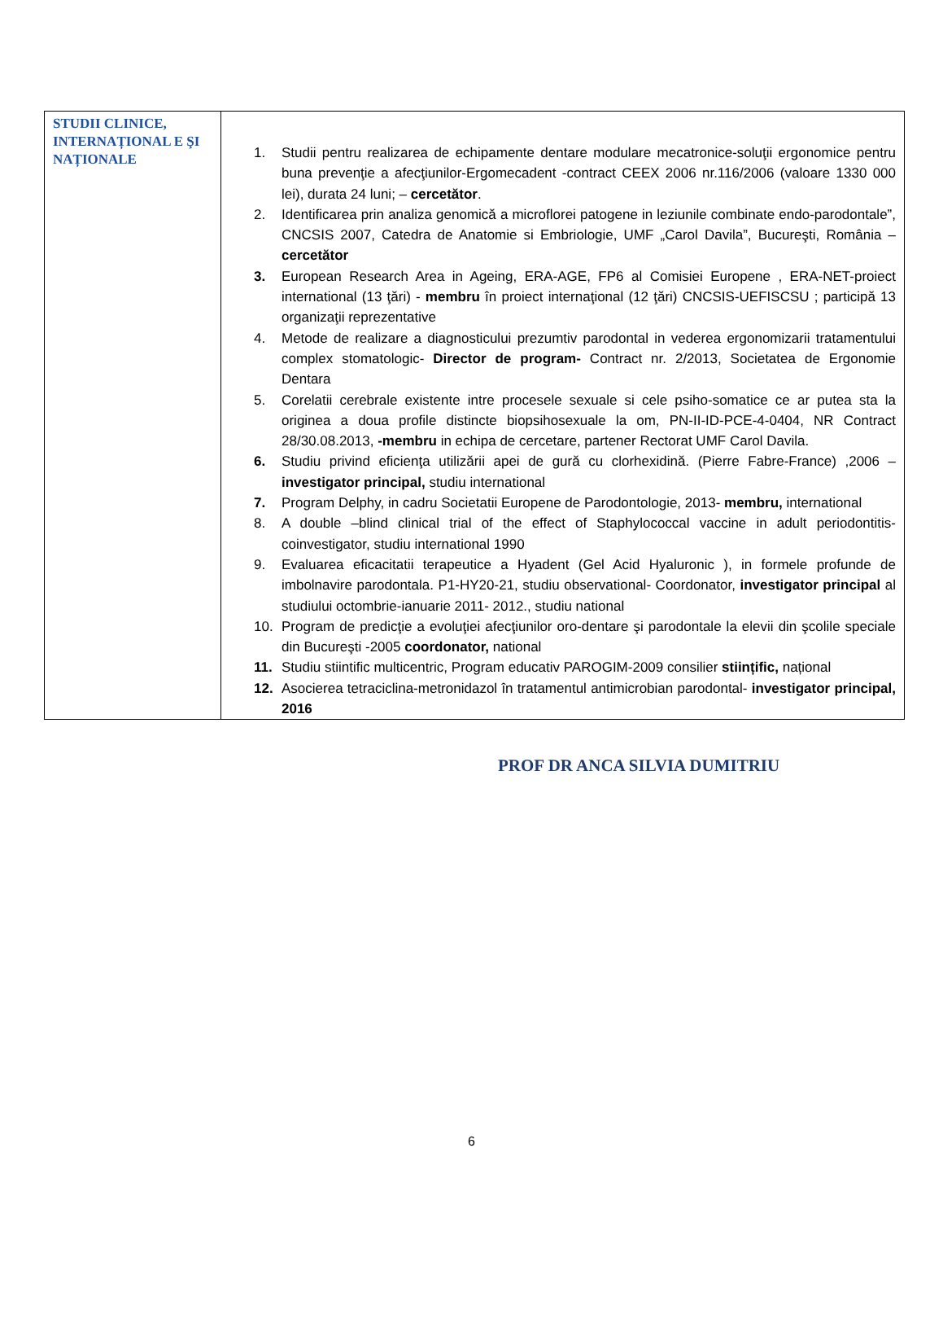| STUDII CLINICE, INTERNAȚIONAL E ŞI NAȚIONALE | 1. Studii pentru realizarea de echipamente dentare modulare mecatronice-soluţii ergonomice pentru buna prevenţie a afecţiunilor-Ergomecadent -contract CEEX 2006 nr.116/2006 (valoare 1330 000 lei), durata 24 luni; – cercetător . 2. Identificarea prin analiza genomică a microflorei patogene in leziunile combinate endo-parodontale”, CNCSIS 2007, Catedra de Anatomie si Embriologie, UMF „Carol Davila”, Bucureşti, România – cercetător 3. European Research Area in Ageing, ERA-AGE, FP6 al Comisiei Europene , ERA-NET-proiect international (13 ţări) - membru în proiect internaţional (12 ţări) CNCSIS-UEFISCSU ; participă 13 organizaţii reprezentative 4. Metode de realizare a diagnosticului prezumtiv parodontal in vederea ergonomizarii tratamentului complex stomatologic- Director de program- Contract nr. 2/2013, Societatea de Ergonomie Dentara 5. Corelatii cerebrale existente intre procesele sexuale si cele psiho-somatice ce ar putea sta la originea a doua profile distincte biopsihosexuale la om, PN-II-ID-PCE-4-0404, NR Contract 28/30.08.2013, -membru in echipa de cercetare, partener Rectorat UMF Carol Davila. 6. Studiu privind eficienţa utilizării apei de gură cu clorhexidină. (Pierre Fabre-France) ,2006 – investigator principal, studiu international 7. Program Delphy, in cadru Societatii Europene de Parodontologie, 2013- membru, international 8. A double –blind clinical trial of the effect of Staphylococcal vaccine in adult periodontitis-coinvestigator, studiu international 1990 9. Evaluarea eficacitatii terapeutice a Hyadent (Gel Acid Hyaluronic ), in formele profunde de imbolnavire parodontala. P1-HY20-21, studiu observational- Coordonator, investigator principal al studiului octombrie-ianuarie 2011- 2012., studiu national 10. Program de predicţie a evoluţiei afecţiunilor oro-dentare şi parodontale la elevii din şcolile speciale din Bucureşti -2005 coordonator, national 11. Studiu stiintific multicentric, Program educativ PAROGIM-2009 consilier stiințific, național 12. Asocierea tetraciclina-metronidazol în tratamentul antimicrobian parodontal- investigator principal, 2016 |
PROF DR ANCA SILVIA DUMITRIU
6